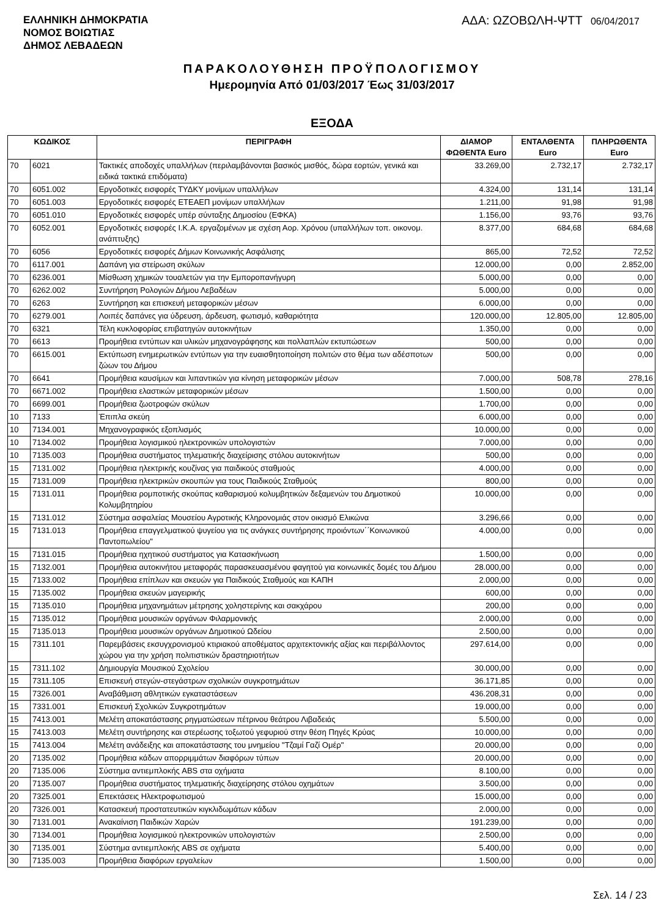ΕΛΛΗΝΙΚΗ ΔΗΜΟΚΡΑΤΙΑ
ΝΟΜΟΣ ΒΟΙΩΤΙΑΣ
ΔΗΜΟΣ ΛΕΒΑΔΕΩΝ
ΑΔΑ: ΩΖΟΒΩΛΗ-ΨΤΤ 06/04/2017
ΠΑΡΑΚΟΛΟΥΘΗΣΗ ΠΡΟΫΠΟΛΟΓΙΣΜΟΥ
Ημερομηνία Από 01/03/2017 Έως 31/03/2017
ΕΞΟΔΑ
| ΚΩΔΙΚΟΣ | | ΠΕΡΙΓΡΑΦΗ | ΔΙΑΜΟΡ ΦΩΘΕΝΤΑ Euro | ΕΝΤΑΛΘΕΝΤΑ Euro | ΠΛΗΡΩΘΕΝΤΑ Euro |
| --- | --- | --- | --- | --- | --- |
| 70 | 6021 | Τακτικές αποδοχές υπαλλήλων (περιλαμβάνονται βασικός μισθός, δώρα εορτών, γενικά και ειδικά τακτικά επιδόματα) | 33.269,00 | 2.732,17 | 2.732,17 |
| 70 | 6051.002 | Εργοδοτικές εισφορές ΤΥΔΚΥ μονίμων υπαλλήλων | 4.324,00 | 131,14 | 131,14 |
| 70 | 6051.003 | Εργοδοτικές εισφορές ΕΤΕΑΕΠ μονίμων υπαλλήλων | 1.211,00 | 91,98 | 91,98 |
| 70 | 6051.010 | Εργοδοτικές εισφορές υπέρ σύνταξης Δημοσίου (ΕΦΚΑ) | 1.156,00 | 93,76 | 93,76 |
| 70 | 6052.001 | Εργοδοτικές εισφορές Ι.Κ.Α. εργαζομένων με σχέση Αορ. Χρόνου (υπαλλήλων τοπ. οικονομ. ανάπτυξης) | 8.377,00 | 684,68 | 684,68 |
| 70 | 6056 | Εργοδοτικές εισφορές Δήμων Κοινωνικής Ασφάλισης | 865,00 | 72,52 | 72,52 |
| 70 | 6117.001 | Δαπάνη για στείρωση σκύλων | 12.000,00 | 0,00 | 2.852,00 |
| 70 | 6236.001 | Μίσθωση χημικών τουαλετών για την Εμποροπανήγυρη | 5.000,00 | 0,00 | 0,00 |
| 70 | 6262.002 | Συντήρηση Ρολογιών Δήμου Λεβαδέων | 5.000,00 | 0,00 | 0,00 |
| 70 | 6263 | Συντήρηση και επισκευή μεταφορικών μέσων | 6.000,00 | 0,00 | 0,00 |
| 70 | 6279.001 | Λοιπές δαπάνες για ύδρευση, άρδευση, φωτισμό, καθαριότητα | 120.000,00 | 12.805,00 | 12.805,00 |
| 70 | 6321 | Τέλη κυκλοφορίας επιβατηγών αυτοκινήτων | 1.350,00 | 0,00 | 0,00 |
| 70 | 6613 | Προμήθεια εντύπων και υλικών μηχανογράφησης και πολλαπλών εκτυπώσεων | 500,00 | 0,00 | 0,00 |
| 70 | 6615.001 | Εκτύπωση ενημερωτικών εντύπων για την ευαισθητοποίηση πολιτών στο θέμα των αδέσποτων ζώων του Δήμου | 500,00 | 0,00 | 0,00 |
| 70 | 6641 | Προμήθεια καυσίμων και λιπαντικών για κίνηση μεταφορικών μέσων | 7.000,00 | 508,78 | 278,16 |
| 70 | 6671.002 | Προμήθεια ελαστικών μεταφορικών μέσων | 1.500,00 | 0,00 | 0,00 |
| 70 | 6699.001 | Προμήθεια ζωοτροφών σκύλων | 1.700,00 | 0,00 | 0,00 |
| 10 | 7133 | Έπιπλα σκεύη | 6.000,00 | 0,00 | 0,00 |
| 10 | 7134.001 | Μηχανογραφικός εξοπλισμός | 10.000,00 | 0,00 | 0,00 |
| 10 | 7134.002 | Προμήθεια λογισμικού ηλεκτρονικών υπολογιστών | 7.000,00 | 0,00 | 0,00 |
| 10 | 7135.003 | Προμήθεια συστήματος τηλεματικής διαχείρισης στόλου αυτοκινήτων | 500,00 | 0,00 | 0,00 |
| 15 | 7131.002 | Προμήθεια ηλεκτρικής κουζίνας για παιδικούς σταθμούς | 4.000,00 | 0,00 | 0,00 |
| 15 | 7131.009 | Προμήθεια ηλεκτρικών σκουπών για τους Παιδικούς Σταθμούς | 800,00 | 0,00 | 0,00 |
| 15 | 7131.011 | Προμήθεια ρομποτικής σκούπας καθαρισμού κολυμβητικών δεξαμενών του Δημοτικού Κολυμβητηρίου | 10.000,00 | 0,00 | 0,00 |
| 15 | 7131.012 | Σύστημα ασφαλείας Μουσείου Αγροτικής Κληρονομιάς στον οικισμό Ελικώνα | 3.296,66 | 0,00 | 0,00 |
| 15 | 7131.013 | Προμήθεια επαγγελματικού ψυγείου για τις ανάγκες συντήρησης προιόντων΄΄Κοινωνικού Παντοπωλείου" | 4.000,00 | 0,00 | 0,00 |
| 15 | 7131.015 | Προμήθεια ηχητικού συστήματος για Κατασκήνωση | 1.500,00 | 0,00 | 0,00 |
| 15 | 7132.001 | Προμήθεια αυτοκινήτου μεταφοράς παρασκευασμένου φαγητού για κοινωνικές δομές του Δήμου | 28.000,00 | 0,00 | 0,00 |
| 15 | 7133.002 | Προμήθεια επίπλων και σκευών για Παιδικούς Σταθμούς και ΚΑΠΗ | 2.000,00 | 0,00 | 0,00 |
| 15 | 7135.002 | Προμήθεια σκευών μαγειρικής | 600,00 | 0,00 | 0,00 |
| 15 | 7135.010 | Προμήθεια μηχανημάτων μέτρησης χοληστερίνης και σακχάρου | 200,00 | 0,00 | 0,00 |
| 15 | 7135.012 | Προμήθεια μουσικών οργάνων Φιλαρμονικής | 2.000,00 | 0,00 | 0,00 |
| 15 | 7135.013 | Προμήθεια μουσικών οργάνων Δημοτικού Ωδείου | 2.500,00 | 0,00 | 0,00 |
| 15 | 7311.101 | Παρεμβάσεις εκσυγχρονισμού κτιριακού αποθέματος αρχιτεκτονικής αξίας και περιβάλλοντος χώρου για την χρήση πολιτιστικών δραστηριοτήτων | 297.614,00 | 0,00 | 0,00 |
| 15 | 7311.102 | Δημιουργία Μουσικού Σχολείου | 30.000,00 | 0,00 | 0,00 |
| 15 | 7311.105 | Επισκευή στεγών-στεγάστρων σχολικών συγκροτημάτων | 36.171,85 | 0,00 | 0,00 |
| 15 | 7326.001 | Αναβάθμιση αθλητικών εγκαταστάσεων | 436.208,31 | 0,00 | 0,00 |
| 15 | 7331.001 | Επισκευή Σχολικών Συγκροτημάτων | 19.000,00 | 0,00 | 0,00 |
| 15 | 7413.001 | Μελέτη αποκατάστασης ρηγματώσεων πέτρινου θεάτρου Λιβαδειάς | 5.500,00 | 0,00 | 0,00 |
| 15 | 7413.003 | Μελέτη συντήρησης και στερέωσης τοξωτού γεφυριού στην θέση Πηγές Κρύας | 10.000,00 | 0,00 | 0,00 |
| 15 | 7413.004 | Μελέτη ανάδειξης και αποκατάστασης του μνημείου "Τζαμί Γαζί Ομέρ" | 20.000,00 | 0,00 | 0,00 |
| 20 | 7135.002 | Προμήθεια κάδων απορριμμάτων διαφόρων τύπων | 20.000,00 | 0,00 | 0,00 |
| 20 | 7135.006 | Σύστημα αντιεμπλοκής ABS στα οχήματα | 8.100,00 | 0,00 | 0,00 |
| 20 | 7135.007 | Προμήθεια συστήματος τηλεματικής διαχείρησης στόλου οχημάτων | 3.500,00 | 0,00 | 0,00 |
| 20 | 7325.001 | Επεκτάσεις Ηλεκτροφωτισμού | 15.000,00 | 0,00 | 0,00 |
| 20 | 7326.001 | Κατασκευή προστατευτικών κιγκλιδωμάτων κάδων | 2.000,00 | 0,00 | 0,00 |
| 30 | 7131.001 | Ανακαίνιση Παιδικών Χαρών | 191.239,00 | 0,00 | 0,00 |
| 30 | 7134.001 | Προμήθεια λογισμικού ηλεκτρονικών υπολογιστών | 2.500,00 | 0,00 | 0,00 |
| 30 | 7135.001 | Σύστημα αντιεμπλοκής ABS σε οχήματα | 5.400,00 | 0,00 | 0,00 |
| 30 | 7135.003 | Προμήθεια διαφόρων εργαλείων | 1.500,00 | 0,00 | 0,00 |
Σελ. 14 / 23